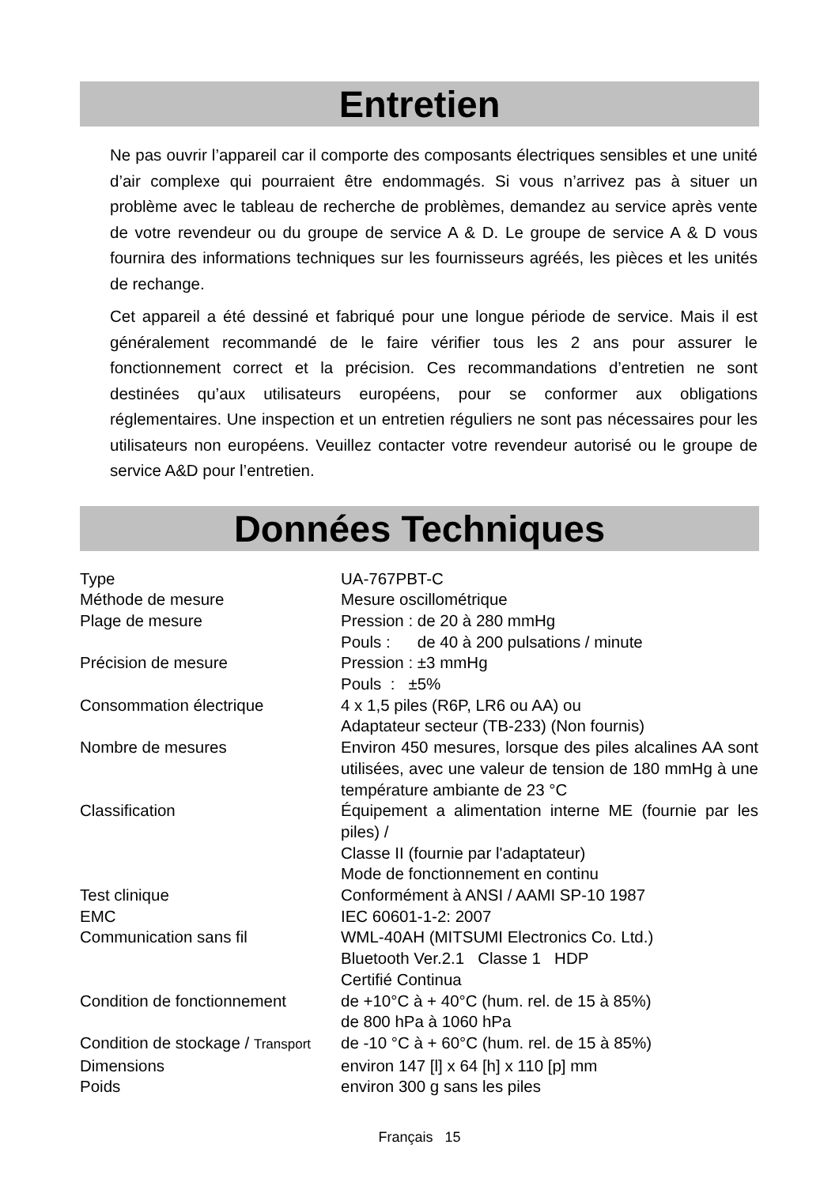Entretien
Ne pas ouvrir l’appareil car il comporte des composants électriques sensibles et une unité d’air complexe qui pourraient être endommagés. Si vous n’arrivez pas à situer un problème avec le tableau de recherche de problèmes, demandez au service après vente de votre revendeur ou du groupe de service A & D. Le groupe de service A & D vous fournira des informations techniques sur les fournisseurs agréés, les pièces et les unités de rechange.
Cet appareil a été dessiné et fabriqué pour une longue période de service. Mais il est généralement recommandé de le faire vérifier tous les 2 ans pour assurer le fonctionnement correct et la précision. Ces recommandations d’entretien ne sont destinées qu’aux utilisateurs européens, pour se conformer aux obligations réglementaires. Une inspection et un entretien réguliers ne sont pas nécessaires pour les utilisateurs non européens. Veuillez contacter votre revendeur autorisé ou le groupe de service A&D pour l’entretien.
Données Techniques
| Type | UA-767PBT-C |
| Méthode de mesure | Mesure oscillométrique |
| Plage de mesure | Pression : de 20 à 280 mmHg Pouls : de 40 à 200 pulsations / minute |
| Précision de mesure | Pression : ±3 mmHg Pouls : ±5% |
| Consommation électrique | 4 x 1,5 piles (R6P, LR6 ou AA) ou Adaptateur secteur (TB-233) (Non fournis) |
| Nombre de mesures | Environ 450 mesures, lorsque des piles alcalines AA sont utilisées, avec une valeur de tension de 180 mmHg à une température ambiante de 23 °C |
| Classification | Équipement a alimentation interne ME (fournie par les piles) / Classe II (fournie par l'adaptateur) Mode de fonctionnement en continu |
| Test clinique | Conformément à ANSI / AAMI SP-10 1987 |
| EMC | IEC 60601-1-2: 2007 |
| Communication sans fil | WML-40AH (MITSUMI Electronics Co. Ltd.) Bluetooth Ver.2.1 Classe 1 HDP Certifié Continua |
| Condition de fonctionnement | de +10°C à + 40°C (hum. rel. de 15 à 85%) de 800 hPa à 1060 hPa |
| Condition de stockage / Transport | de -10 °C à + 60°C (hum. rel. de 15 à 85%) |
| Dimensions | environ 147 [l] x 64 [h] x 110 [p] mm |
| Poids | environ 300 g sans les piles |
Français 15